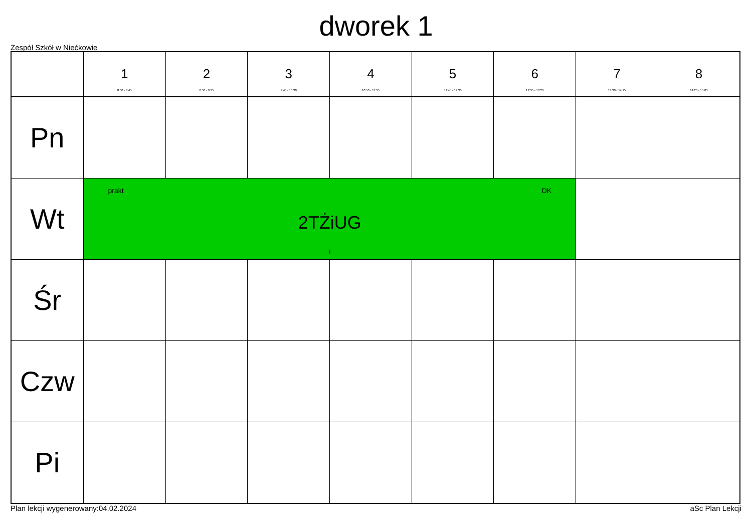dworek 1
Zespół Szkół w Niećkowie
| | 1 8:00 - 8:45 | 2 8:50 - 9:35 | 3 9:45 - 10:30 | 4 10:50 - 11:35 | 5 11:45 - 12:30 | 6 12:35 - 13:20 | 7 13:30 - 14:15 | 8 14:20 - 15:05 |
| --- | --- | --- | --- | --- | --- | --- | --- | --- |
| Pn | | | | | | | | |
| Wt | prakt DK 2TŻiUG I | | | | | | | |
| Śr | | | | | | | | |
| Czw | | | | | | | | |
| Pi | | | | | | | | |
Plan lekcji wygenerowany:04.02.2024 aSc Plan Lekcji